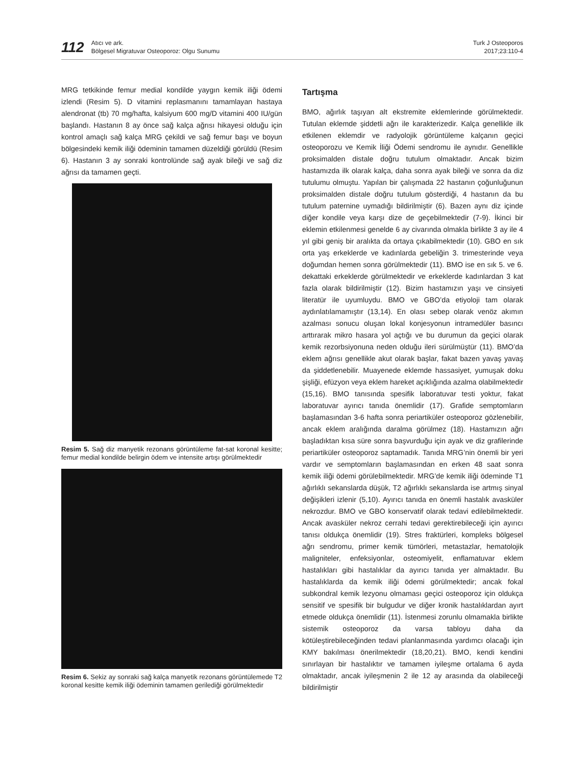112
Atıcı ve ark.
Bölgesel Migratuvar Osteoporoz: Olgu Sunumu
Turk J Osteoporos
2017;23:110-4
MRG tetkikinde femur medial kondilde yaygın kemik iliği ödemi izlendi (Resim 5). D vitamini replasmanını tamamlayan hastaya alendronat (tb) 70 mg/hafta, kalsiyum 600 mg/D vitamini 400 IU/gün başlandı. Hastanın 8 ay önce sağ kalça ağrısı hikayesi olduğu için kontrol amaçlı sağ kalça MRG çekildi ve sağ femur başı ve boyun bölgesindeki kemik iliği ödeminin tamamen düzeldiği görüldü (Resim 6). Hastanın 3 ay sonraki kontrolünde sağ ayak bileği ve sağ diz ağrısı da tamamen geçti.
Resim 5. Sağ diz manyetik rezonans görüntüleme fat-sat koronal kesitte; femur medial kondilde belirgin ödem ve intensite artışı görülmektedir
Resim 6. Sekiz ay sonraki sağ kalça manyetik rezonans görüntülemede T2 koronal kesitte kemik iliği ödeminin tamamen gerilediği görülmektedir
Tartışma
BMO, ağırlık taşıyan alt ekstremite eklemlerinde görülmektedir. Tutulan eklemde şiddetli ağrı ile karakterizedir. Kalça genellikle ilk etkilenen eklemdir ve radyolojik görüntüleme kalçanın geçici osteoporozu ve Kemik İliği Ödemi sendromu ile aynıdır. Genellikle proksimalden distale doğru tutulum olmaktadır. Ancak bizim hastamızda ilk olarak kalça, daha sonra ayak bileği ve sonra da diz tutulumu olmuştu. Yapılan bir çalışmada 22 hastanın çoğunluğunun proksimalden distale doğru tutulum gösterdiği, 4 hastanın da bu tutulum paternine uymadığı bildirilmiştir (6). Bazen aynı diz içinde diğer kondile veya karşı dize de geçebilmektedir (7-9). İkinci bir eklemin etkilenmesi genelde 6 ay civarında olmakla birlikte 3 ay ile 4 yıl gibi geniş bir aralıkta da ortaya çıkabilmektedir (10). GBO en sık orta yaş erkeklerde ve kadınlarda gebeliğin 3. trimesterinde veya doğumdan hemen sonra görülmektedir (11). BMO ise en sık 5. ve 6. dekattaki erkeklerde görülmektedir ve erkeklerde kadınlardan 3 kat fazla olarak bildirilmiştir (12). Bizim hastamızın yaşı ve cinsiyeti literatür ile uyumluydu. BMO ve GBO’da etiyoloji tam olarak aydınlatılamamıştır (13,14). En olası sebep olarak venöz akımın azalması sonucu oluşan lokal konjesyonun intramedüler basıncı arttırarak mikro hasara yol açtığı ve bu durumun da geçici olarak kemik rezorbsiyonuna neden olduğu ileri sürülmüştür (11). BMO’da eklem ağrısı genellikle akut olarak başlar, fakat bazen yavaş yavaş da şiddetlenebilir. Muayenede eklemde hassasiyet, yumuşak doku şişliği, efüzyon veya eklem hareket açıklığında azalma olabilmektedir (15,16). BMO tanısında spesifik laboratuvar testi yoktur, fakat laboratuvar ayırıcı tanıda önemlidir (17). Grafide semptomların başlamasından 3-6 hafta sonra periartiküler osteoporoz gözlenebilir, ancak eklem aralığında daralma görülmez (18). Hastamızın ağrı başladıktan kısa süre sonra başvurduğu için ayak ve diz grafilerinde periartiküler osteoporoz saptamadık. Tanıda MRG’nin önemli bir yeri vardır ve semptomların başlamasından en erken 48 saat sonra kemik iliği ödemi görülebilmektedir. MRG’de kemik iliği ödeminde T1 ağırlıklı sekanslarda düşük, T2 ağırlıklı sekanslarda ise artmış sinyal değişikleri izlenir (5,10). Ayırıcı tanıda en önemli hastalık avasküler nekrozdur. BMO ve GBO konservatif olarak tedavi edilebilmektedir. Ancak avasküler nekroz cerrahi tedavi gerektirebileceği için ayırıcı tanısı oldukça önemlidir (19). Stres fraktürleri, kompleks bölgesel ağrı sendromu, primer kemik tümörleri, metastazlar, hematolojik maligniteler, enfeksiyonlar, osteomiyelit, enflamatuvar eklem hastalıkları gibi hastalıklar da ayırıcı tanıda yer almaktadır. Bu hastalıklarda da kemik iliği ödemi görülmektedir; ancak fokal subkondral kemik lezyonu olmaması geçici osteoporoz için oldukça sensitif ve spesifik bir bulgudur ve diğer kronik hastalıklardan ayırt etmede oldukça önemlidir (11). İstenmesi zorunlu olmamakla birlikte sistemik osteoporoz da varsa tabloyu daha da kötüleştirebileceğinden tedavi planlanmasında yardımcı olacağı için KMY bakılması önerilmektedir (18,20,21). BMO, kendi kendini sınırlayan bir hastalıktır ve tamamen iyileşme ortalama 6 ayda olmaktadır, ancak iyileşmenin 2 ile 12 ay arasında da olabileceği bildirilmiştir